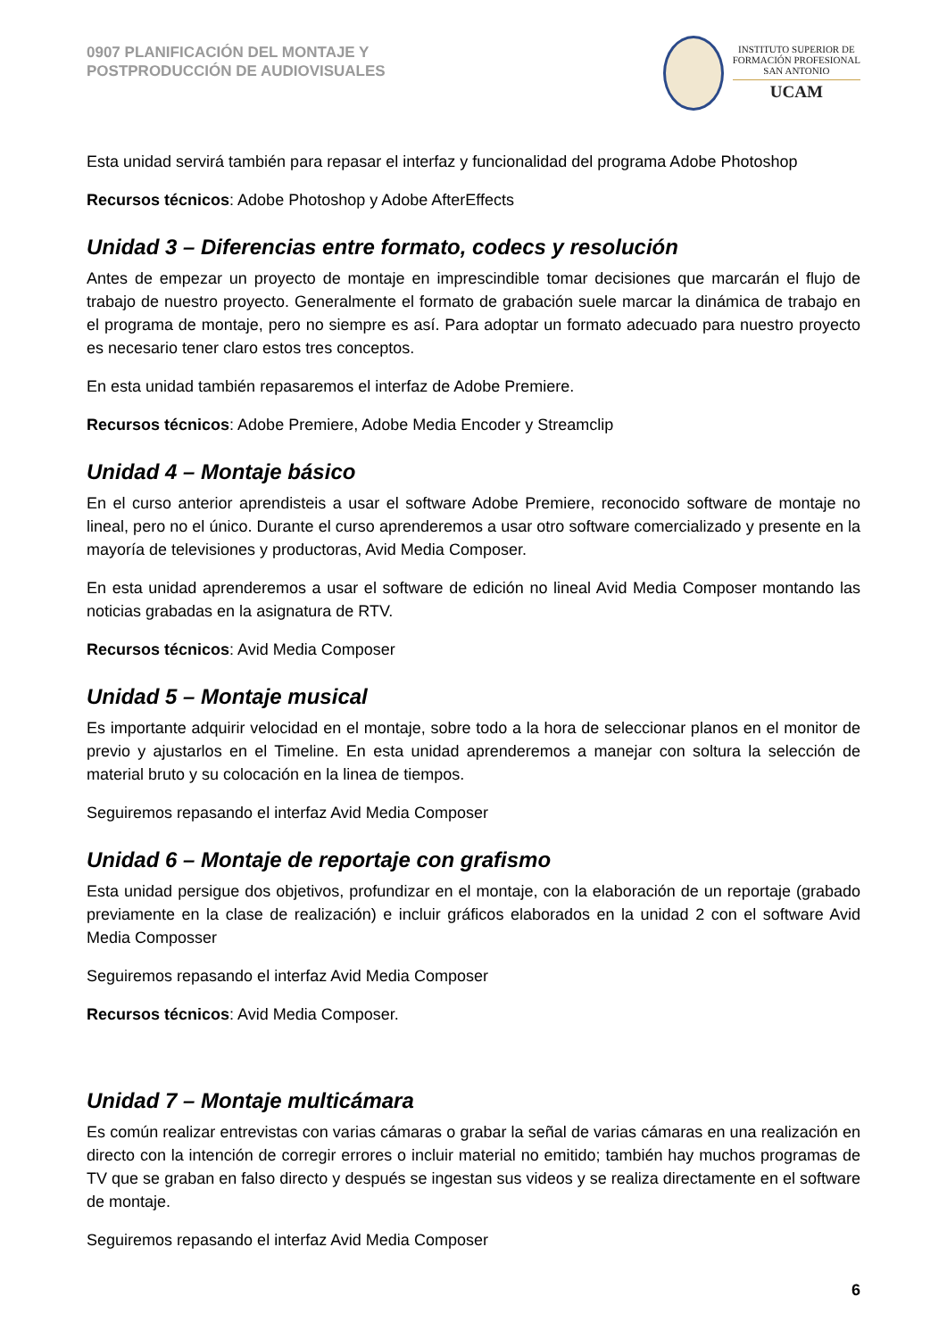0907 PLANIFICACIÓN DEL MONTAJE Y
POSTPRODUCCIÓN DE AUDIOVISUALES
INSTITUTO SUPERIOR DE
FORMACIÓN PROFESIONAL
SAN ANTONIO
UCAM
Esta unidad servirá también para repasar el interfaz y funcionalidad del programa Adobe Photoshop
Recursos técnicos: Adobe Photoshop y Adobe AfterEffects
Unidad 3 – Diferencias entre formato, codecs y resolución
Antes de empezar un proyecto de montaje en imprescindible tomar decisiones que marcarán el flujo de trabajo de nuestro proyecto. Generalmente el formato de grabación suele marcar la dinámica de trabajo en el programa de montaje, pero no siempre es así. Para adoptar un formato adecuado para nuestro proyecto es necesario tener claro estos tres conceptos.
En esta unidad también repasaremos el interfaz de Adobe Premiere.
Recursos técnicos: Adobe Premiere, Adobe Media Encoder y Streamclip
Unidad 4 – Montaje básico
En el curso anterior aprendisteis a usar el software Adobe Premiere, reconocido software de montaje no lineal, pero no el único. Durante el curso aprenderemos a usar otro software comercializado y presente en la mayoría de televisiones y productoras, Avid Media Composer.
En esta unidad aprenderemos a usar el software de edición no lineal Avid Media Composer montando las noticias grabadas en la asignatura de RTV.
Recursos técnicos: Avid Media Composer
Unidad 5 – Montaje musical
Es importante adquirir velocidad en el montaje, sobre todo a la hora de seleccionar planos en el monitor de previo y ajustarlos en el Timeline. En esta unidad aprenderemos a manejar con soltura la selección de material bruto y su colocación en la linea de tiempos.
Seguiremos repasando el interfaz Avid Media Composer
Unidad 6 – Montaje de reportaje con grafismo
Esta unidad persigue dos objetivos, profundizar en el montaje, con la elaboración de un reportaje (grabado previamente en la clase de realización) e incluir gráficos elaborados en la unidad 2 con el software Avid Media Composser
Seguiremos repasando el interfaz Avid Media Composer
Recursos técnicos: Avid Media Composer.
Unidad 7 – Montaje multicámara
Es común realizar entrevistas con varias cámaras o grabar la señal de varias cámaras en una realización en directo con la intención de corregir errores o incluir material no emitido; también hay muchos programas de TV que se graban en falso directo y después se ingestan sus videos y se realiza directamente en el software de montaje.
Seguiremos repasando el interfaz Avid Media Composer
6